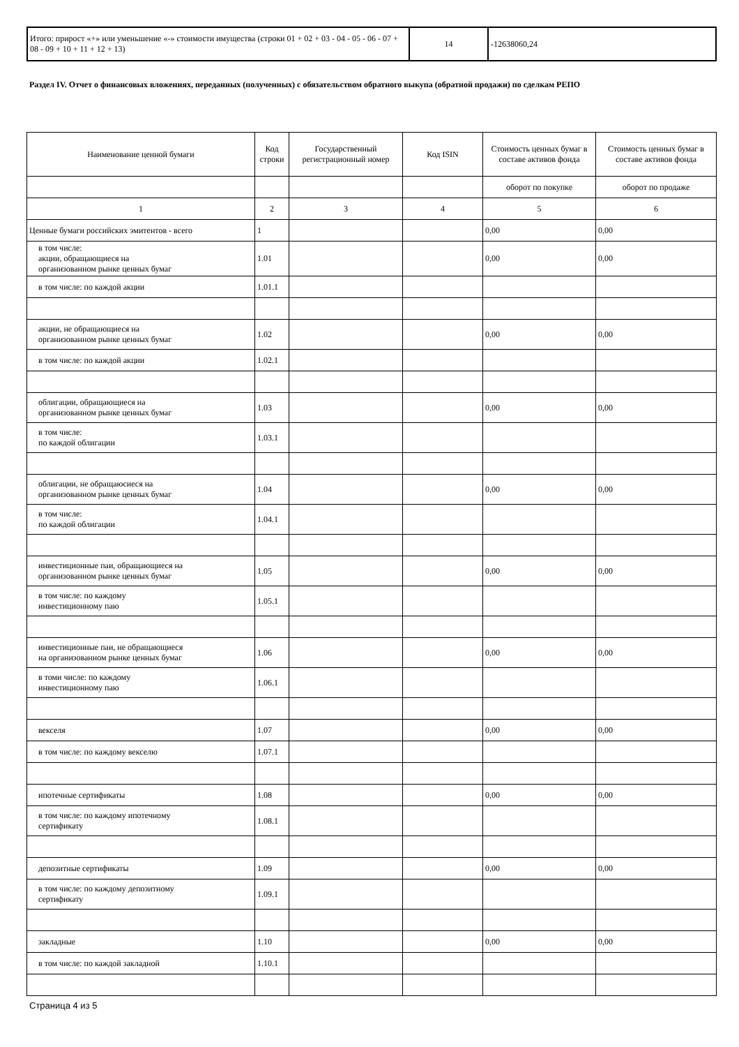| Итого: прирост «+» или уменьшение «-» стоимости имущества (строки 01 + 02 + 03 - 04 - 05 - 06 - 07 + 08 - 09 + 10 + 11 + 12 + 13) | 14 | -12638060,24 |
Раздел IV. Отчет о финансовых вложениях, переданных (полученных) с обязательством обратного выкупа (обратной продажи) по сделкам РЕПО
| Наименование ценной бумаги | Код строки | Государственный регистрационный номер | Код ISIN | Стоимость ценных бумаг в составе активов фонда | Стоимость ценных бумаг в составе активов фонда |
| --- | --- | --- | --- | --- | --- |
| | | | | оборот по покупке | оборот по продаже |
| 1 | 2 | 3 | 4 | 5 | 6 |
| Ценные бумаги российских эмитентов - всего | 1 | | | 0,00 | 0,00 |
| в том числе: акции, обращающиеся на организованном рынке ценных бумаг | 1.01 | | | 0,00 | 0,00 |
| в том числе: по каждой акции | 1.01.1 | | | | |
| акции, не обращающиеся на организованном рынке ценных бумаг | 1.02 | | | 0,00 | 0,00 |
| в том числе: по каждой акции | 1.02.1 | | | | |
| облигации, обращающиеся на организованном рынке ценных бумаг | 1.03 | | | 0,00 | 0,00 |
| в том числе: по каждой облигации | 1.03.1 | | | | |
| облигации, не обращаюсиеся на организованном рынке ценных бумаг | 1.04 | | | 0,00 | 0,00 |
| в том числе: по каждой облигации | 1.04.1 | | | | |
| инвестиционные паи, обращающиеся на организованном рынке ценных бумаг | 1.05 | | | 0,00 | 0,00 |
| в том числе: по каждому инвестиционному паю | 1.05.1 | | | | |
| инвестиционные паи, не обращающиеся на организованном рынке ценных бумаг | 1.06 | | | 0,00 | 0,00 |
| в томи числе: по каждому инвестиционному паю | 1.06.1 | | | | |
| векселя | 1.07 | | | 0,00 | 0,00 |
| в том числе: по каждому векселю | 1.07.1 | | | | |
| ипотечные сертификаты | 1.08 | | | 0,00 | 0,00 |
| в том числе: по каждому ипотечному сертификату | 1.08.1 | | | | |
| депозитные сертификаты | 1.09 | | | 0,00 | 0,00 |
| в том числе: по каждому депозитному сертификату | 1.09.1 | | | | |
| закладные | 1.10 | | | 0,00 | 0,00 |
| в том числе: по каждой закладной | 1.10.1 | | | | |
Страница 4 из 5